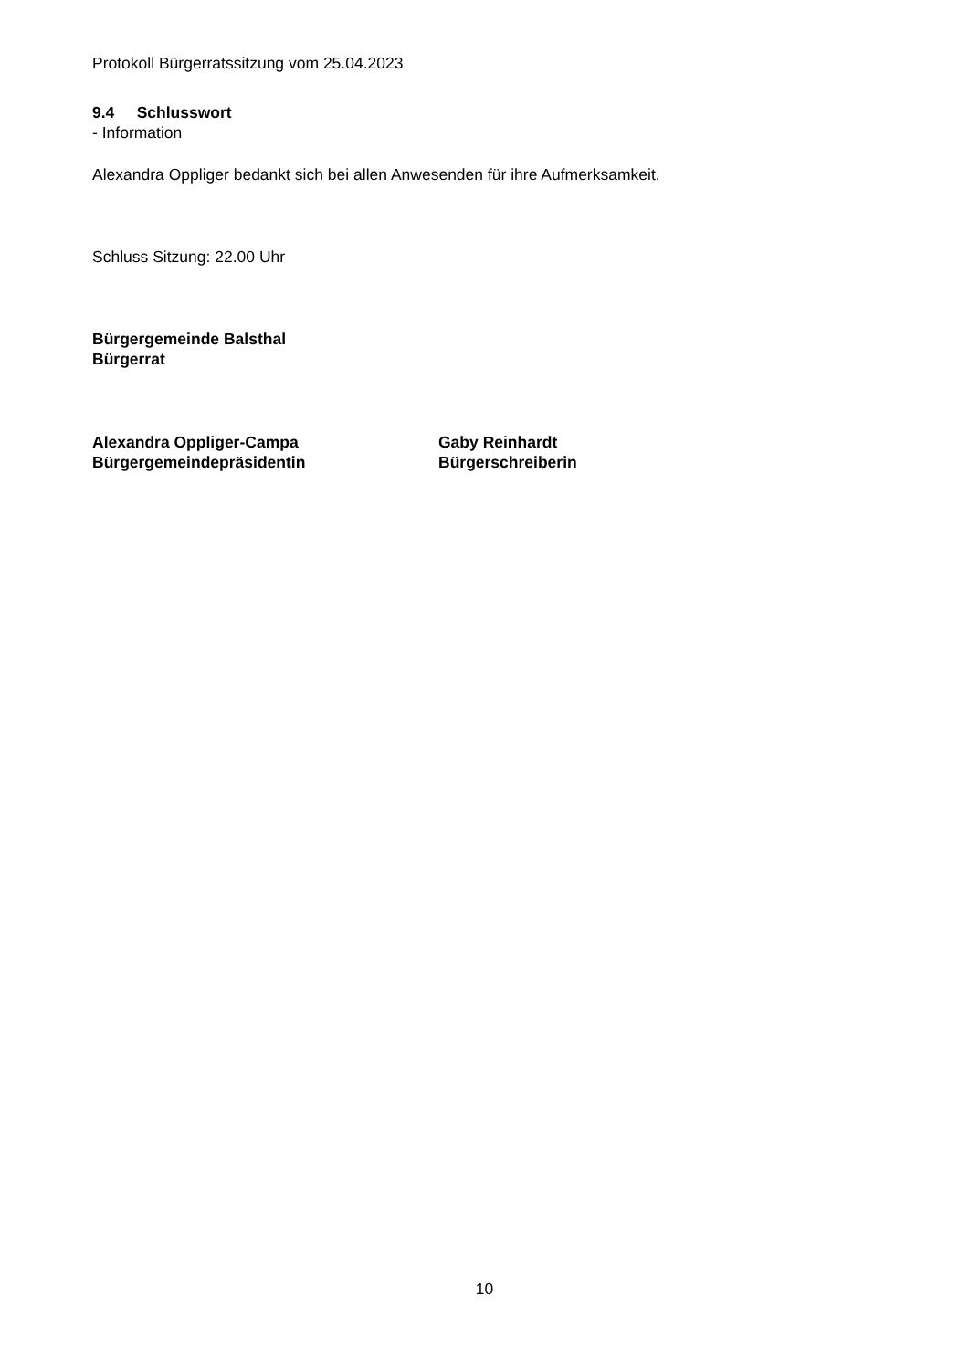Protokoll Bürgerratssitzung vom 25.04.2023
9.4 Schlusswort
- Information
Alexandra Oppliger bedankt sich bei allen Anwesenden für ihre Aufmerksamkeit.
Schluss Sitzung: 22.00 Uhr
Bürgergemeinde Balsthal
Bürgerrat
Alexandra Oppliger-Campa
Bürgergemeindepräsidentin
Gaby Reinhardt
Bürgerschreiberin
10